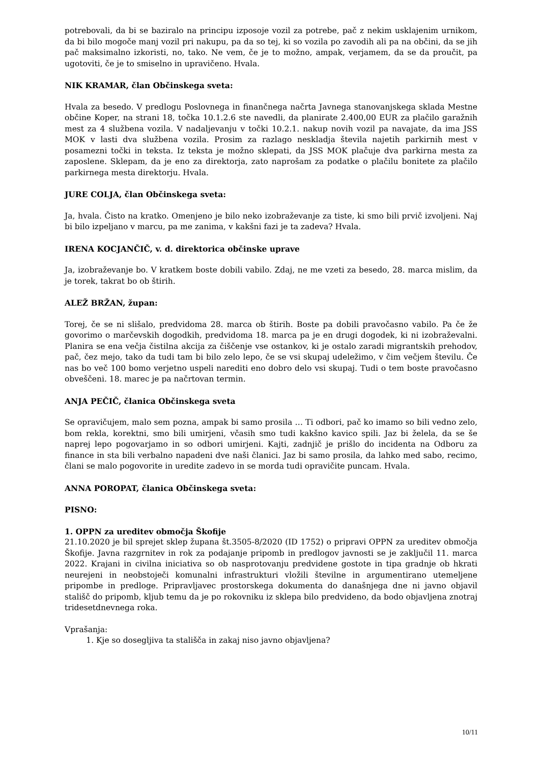potrebovali, da bi se baziralo na principu izposoje vozil za potrebe, pač z nekim usklajenim urnikom, da bi bilo mogoče manj vozil pri nakupu, pa da so tej, ki so vozila po zavodih ali pa na občini, da se jih pač maksimalno izkoristi, no, tako. Ne vem, če je to možno, ampak, verjamem, da se da proučit, pa ugotoviti, če je to smiselno in upravičeno. Hvala.
NIK KRAMAR, član Občinskega sveta:
Hvala za besedo. V predlogu Poslovnega in finančnega načrta Javnega stanovanjskega sklada Mestne občine Koper, na strani 18, točka 10.1.2.6 ste navedli, da planirate 2.400,00 EUR za plačilo garažnih mest za 4 službena vozila. V nadaljevanju v točki 10.2.1. nakup novih vozil pa navajate, da ima JSS MOK v lasti dva službena vozila. Prosim za razlago neskladja števila najetih parkirnih mest v posamezni točki in teksta. Iz teksta je možno sklepati, da JSS MOK plačuje dva parkirna mesta za zaposlene. Sklepam, da je eno za direktorja, zato naprošam za podatke o plačilu bonitete za plačilo parkirnega mesta direktorju. Hvala.
JURE COLJA, član Občinskega sveta:
Ja, hvala. Čisto na kratko. Omenjeno je bilo neko izobraževanje za tiste, ki smo bili prvič izvoljeni. Naj bi bilo izpeljano v marcu, pa me zanima, v kakšni fazi je ta zadeva? Hvala.
IRENA KOCJANČIČ, v. d. direktorica občinske uprave
Ja, izobraževanje bo. V kratkem boste dobili vabilo. Zdaj, ne me vzeti za besedo, 28. marca mislim, da je torek, takrat bo ob štirih.
ALEŽ BRŽAN, župan:
Torej, če se ni slišalo, predvidoma 28. marca ob štirih. Boste pa dobili pravočasno vabilo. Pa če že govorimo o marčevskih dogodkih, predvidoma 18. marca pa je en drugi dogodek, ki ni izobraževalni. Planira se ena večja čistilna akcija za čiščenje vse ostankov, ki je ostalo zaradi migrantskih prehodov, pač, čez mejo, tako da tudi tam bi bilo zelo lepo, če se vsi skupaj udeležimo, v čim večjem številu. Če nas bo več 100 bomo verjetno uspeli narediti eno dobro delo vsi skupaj. Tudi o tem boste pravočasno obveščeni. 18. marec je pa načrtovan termin.
ANJA PEČIČ, članica Občinskega sveta
Se opravičujem, malo sem pozna, ampak bi samo prosila … Ti odbori, pač ko imamo so bili vedno zelo, bom rekla, korektni, smo bili umirjeni, včasih smo tudi kakšno kavico spili. Jaz bi želela, da se še naprej lepo pogovarjamo in so odbori umirjeni. Kajti, zadnjič je prišlo do incidenta na Odboru za finance in sta bili verbalno napadeni dve naši članici. Jaz bi samo prosila, da lahko med sabo, recimo, člani se malo pogovorite in uredite zadevo in se morda tudi opravičite puncam. Hvala.
ANNA POROPAT, članica Občinskega sveta:
PISNO:
1. OPPN za ureditev območja Škofije
21.10.2020 je bil sprejet sklep župana št.3505-8/2020 (ID 1752) o pripravi OPPN za ureditev območja Škofije. Javna razgrnitev in rok za podajanje pripomb in predlogov javnosti se je zaključil 11. marca 2022. Krajani in civilna iniciativa so ob nasprotovanju predvidene gostote in tipa gradnje ob hkrati neurejeni in neobstoječi komunalni infrastrukturi vložili številne in argumentirano utemeljene pripombe in predloge. Pripravljavec prostorskega dokumenta do današnjega dne ni javno objavil stališč do pripomb, kljub temu da je po rokovniku iz sklepa bilo predvideno, da bodo objavljena znotraj tridesetdnevnega roka.
Vprašanja:
1. Kje so dosegljiva ta stališča in zakaj niso javno objavljena?
10/11